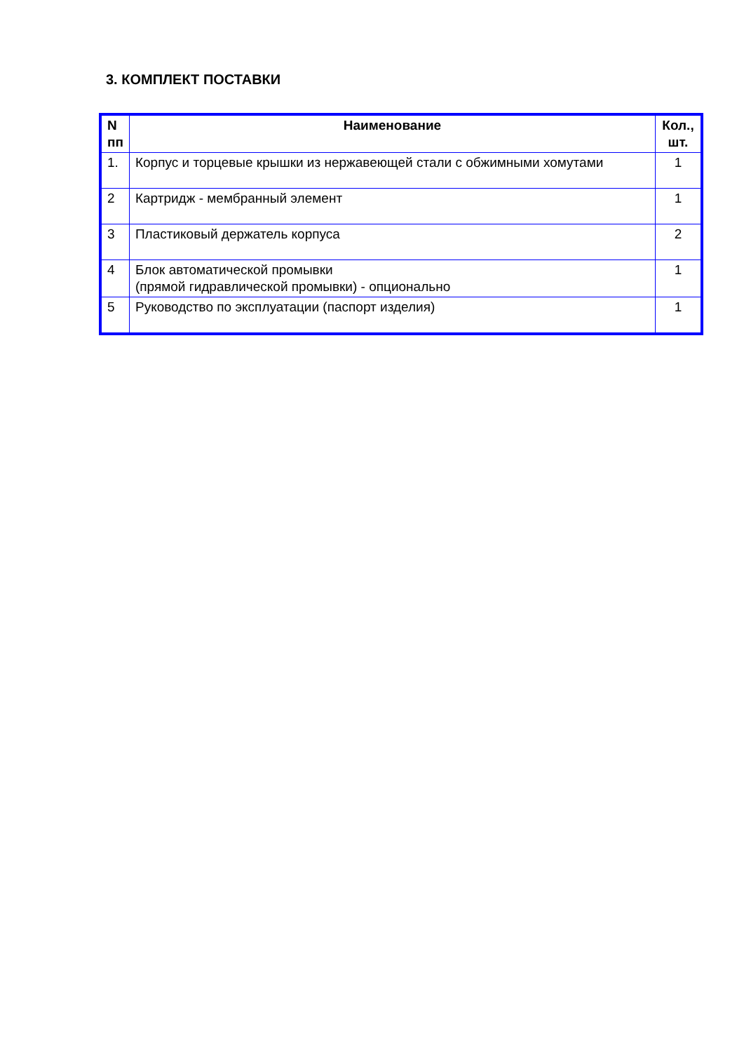3. КОМПЛЕКТ ПОСТАВКИ
| N пп | Наименование | Кол., шт. |
| --- | --- | --- |
| 1. | Корпус и торцевые крышки из нержавеющей стали с обжимными хомутами | 1 |
| 2 | Картридж - мембранный элемент | 1 |
| 3 | Пластиковый держатель корпуса | 2 |
| 4 | Блок автоматической промывки (прямой гидравлической промывки) - опционально | 1 |
| 5 | Руководство по эксплуатации (паспорт изделия) | 1 |